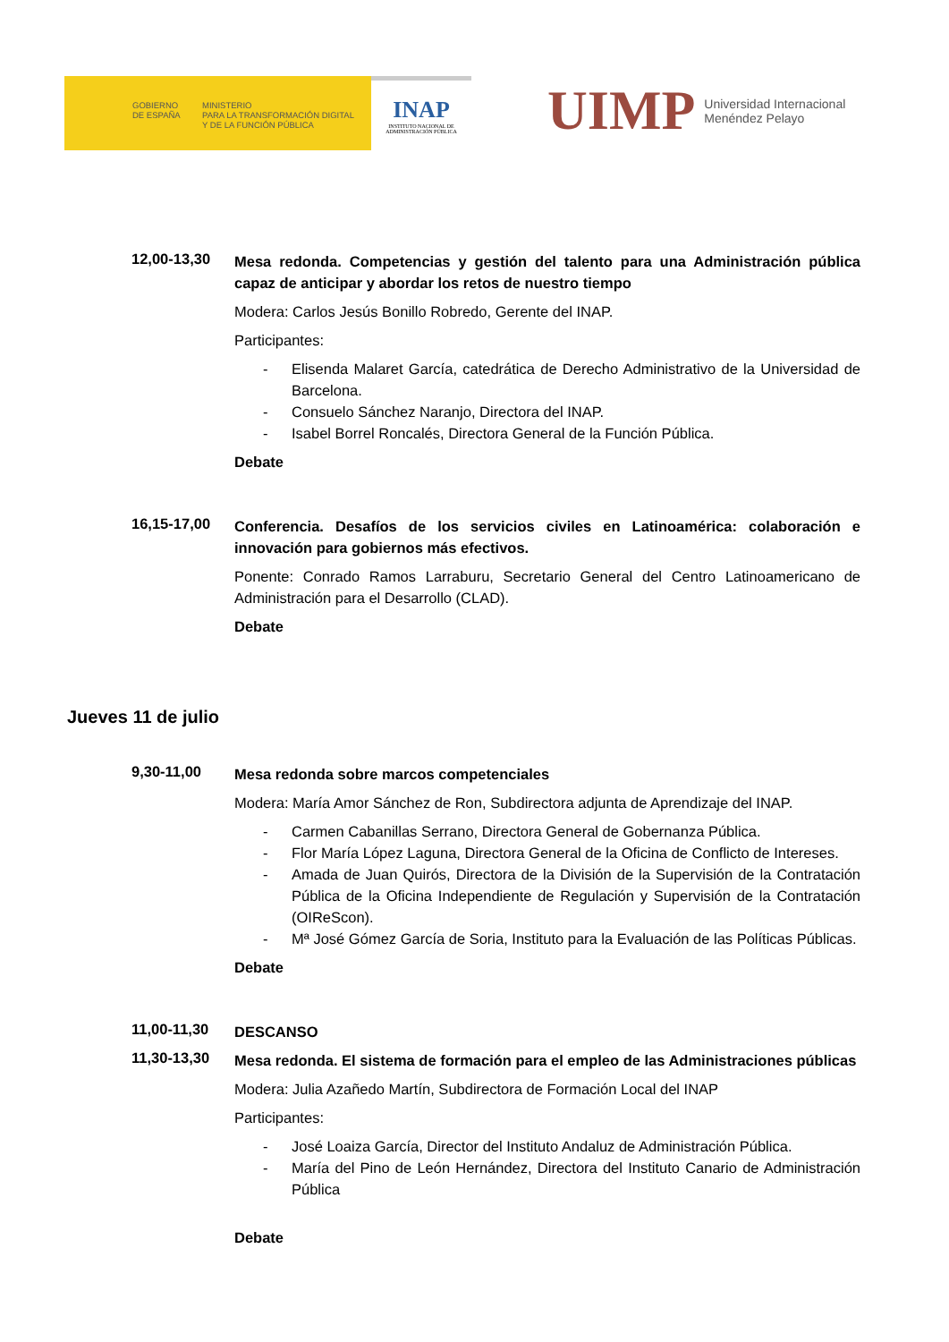GOBIERNO
DE ESPAÑA
MINISTERIO
PARA LA TRANSFORMACIÓN DIGITAL
Y DE LA FUNCIÓN PÚBLICA
INAP
INSTITUTO NACIONAL DE
ADMINISTRACIÓN PÚBLICA
UIMP Universidad Internacional
Menéndez Pelayo
12,00-13,30
Mesa redonda. Competencias y gestión del talento para una Administración pública capaz de anticipar y abordar los retos de nuestro tiempo
Modera: Carlos Jesús Bonillo Robredo, Gerente del INAP.
Participantes:
- Elisenda Malaret García, catedrática de Derecho Administrativo de la Universidad de Barcelona.
- Consuelo Sánchez Naranjo, Directora del INAP.
- Isabel Borrel Roncalés, Directora General de la Función Pública.
Debate
16,15-17,00
Conferencia. Desafíos de los servicios civiles en Latinoamérica: colaboración e innovación para gobiernos más efectivos.
Ponente: Conrado Ramos Larraburu, Secretario General del Centro Latinoamericano de Administración para el Desarrollo (CLAD).
Debate
Jueves 11 de julio
9,30-11,00
Mesa redonda sobre marcos competenciales
Modera: María Amor Sánchez de Ron, Subdirectora adjunta de Aprendizaje del INAP.
- Carmen Cabanillas Serrano, Directora General de Gobernanza Pública.
- Flor María López Laguna, Directora General de la Oficina de Conflicto de Intereses.
- Amada de Juan Quirós, Directora de la División de la Supervisión de la Contratación Pública de la Oficina Independiente de Regulación y Supervisión de la Contratación (OIReScon).
- Mª José Gómez García de Soria, Instituto para la Evaluación de las Políticas Públicas.
Debate
11,00-11,30
DESCANSO
11,30-13,30
Mesa redonda. El sistema de formación para el empleo de las Administraciones públicas
Modera: Julia Azañedo Martín, Subdirectora de Formación Local del INAP
Participantes:
- José Loaiza García, Director del Instituto Andaluz de Administración Pública.
- María del Pino de León Hernández, Directora del Instituto Canario de Administración Pública
Debate